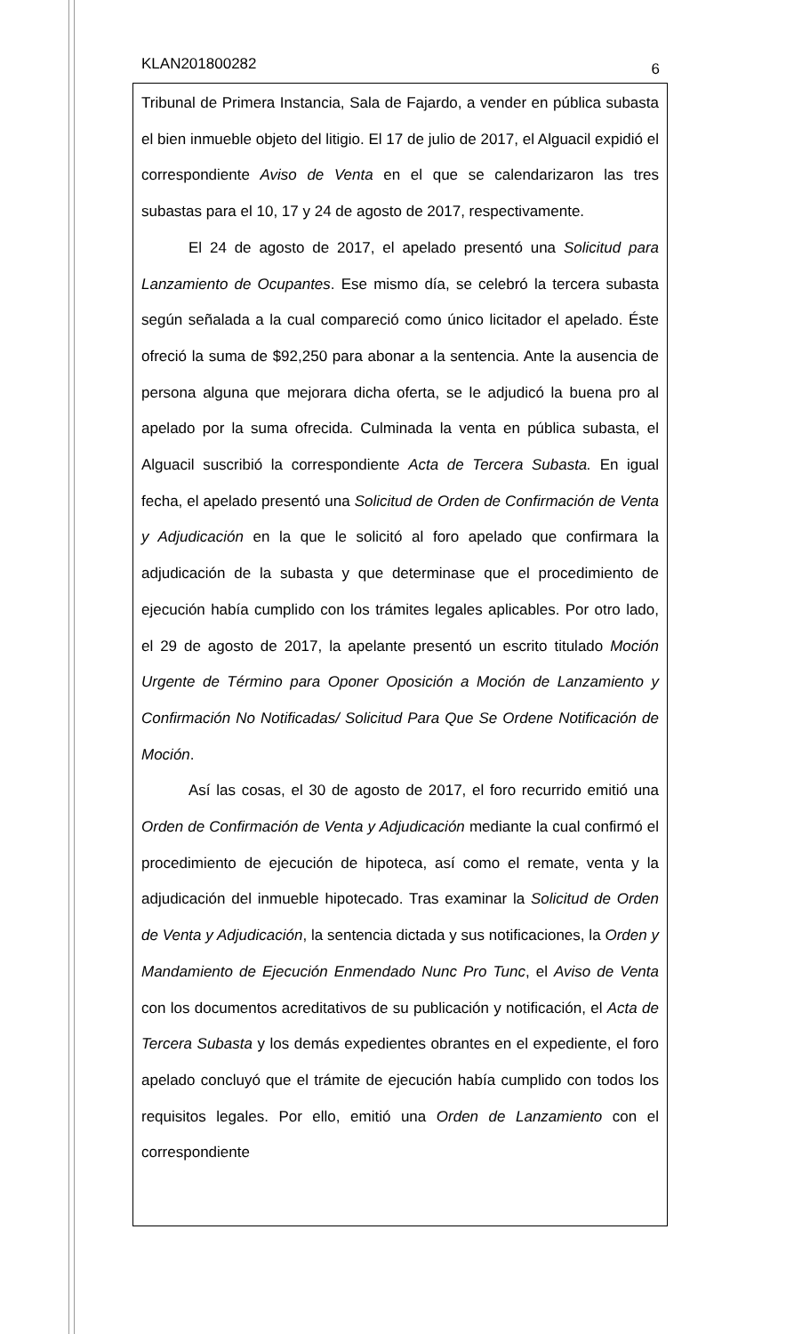KLAN201800282 6
Tribunal de Primera Instancia, Sala de Fajardo, a vender en pública subasta el bien inmueble objeto del litigio. El 17 de julio de 2017, el Alguacil expidió el correspondiente Aviso de Venta en el que se calendarizaron las tres subastas para el 10, 17 y 24 de agosto de 2017, respectivamente.
El 24 de agosto de 2017, el apelado presentó una Solicitud para Lanzamiento de Ocupantes. Ese mismo día, se celebró la tercera subasta según señalada a la cual compareció como único licitador el apelado. Éste ofreció la suma de $92,250 para abonar a la sentencia. Ante la ausencia de persona alguna que mejorara dicha oferta, se le adjudicó la buena pro al apelado por la suma ofrecida. Culminada la venta en pública subasta, el Alguacil suscribió la correspondiente Acta de Tercera Subasta. En igual fecha, el apelado presentó una Solicitud de Orden de Confirmación de Venta y Adjudicación en la que le solicitó al foro apelado que confirmara la adjudicación de la subasta y que determinase que el procedimiento de ejecución había cumplido con los trámites legales aplicables. Por otro lado, el 29 de agosto de 2017, la apelante presentó un escrito titulado Moción Urgente de Término para Oponer Oposición a Moción de Lanzamiento y Confirmación No Notificadas/ Solicitud Para Que Se Ordene Notificación de Moción.
Así las cosas, el 30 de agosto de 2017, el foro recurrido emitió una Orden de Confirmación de Venta y Adjudicación mediante la cual confirmó el procedimiento de ejecución de hipoteca, así como el remate, venta y la adjudicación del inmueble hipotecado. Tras examinar la Solicitud de Orden de Venta y Adjudicación, la sentencia dictada y sus notificaciones, la Orden y Mandamiento de Ejecución Enmendado Nunc Pro Tunc, el Aviso de Venta con los documentos acreditativos de su publicación y notificación, el Acta de Tercera Subasta y los demás expedientes obrantes en el expediente, el foro apelado concluyó que el trámite de ejecución había cumplido con todos los requisitos legales. Por ello, emitió una Orden de Lanzamiento con el correspondiente